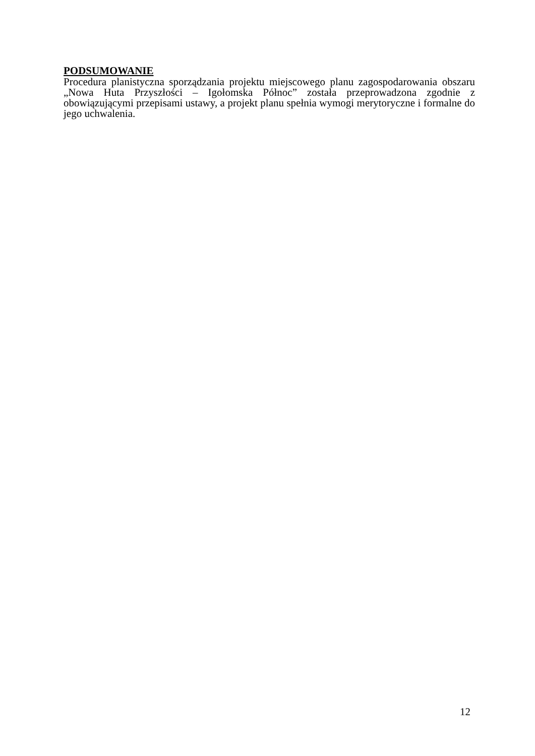PODSUMOWANIE
Procedura planistyczna sporządzania projektu miejscowego planu zagospodarowania obszaru „Nowa Huta Przyszłości – Igołomska Północ” została przeprowadzona zgodnie z obowiązującymi przepisami ustawy, a projekt planu spełnia wymogi merytoryczne i formalne do jego uchwalenia.
12